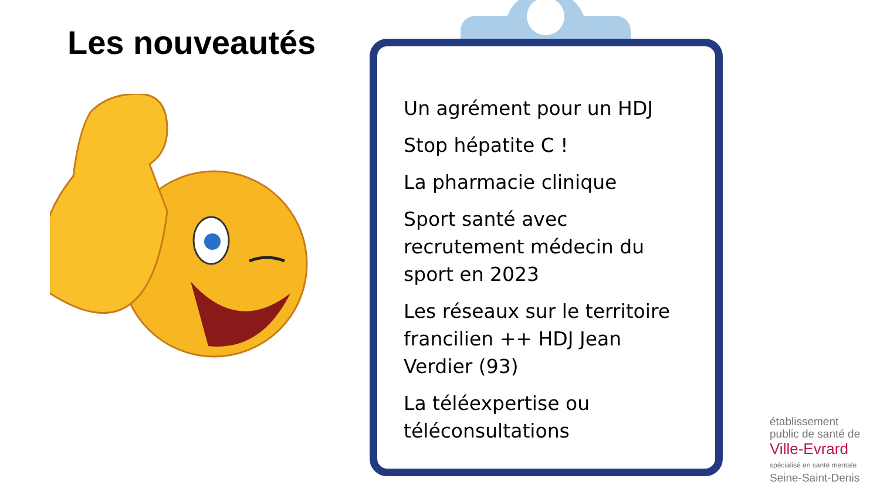Les nouveautés
Un agrément pour un HDJ
Stop hépatite C !
La pharmacie clinique
Sport santé avec recrutement médecin du sport en 2023
Les réseaux sur le territoire francilien ++ HDJ Jean Verdier (93)
La téléexpertise ou téléconsultations
établissement
public de santé de
Ville-Evrard
spécialisé en santé mentale
Seine-Saint-Denis